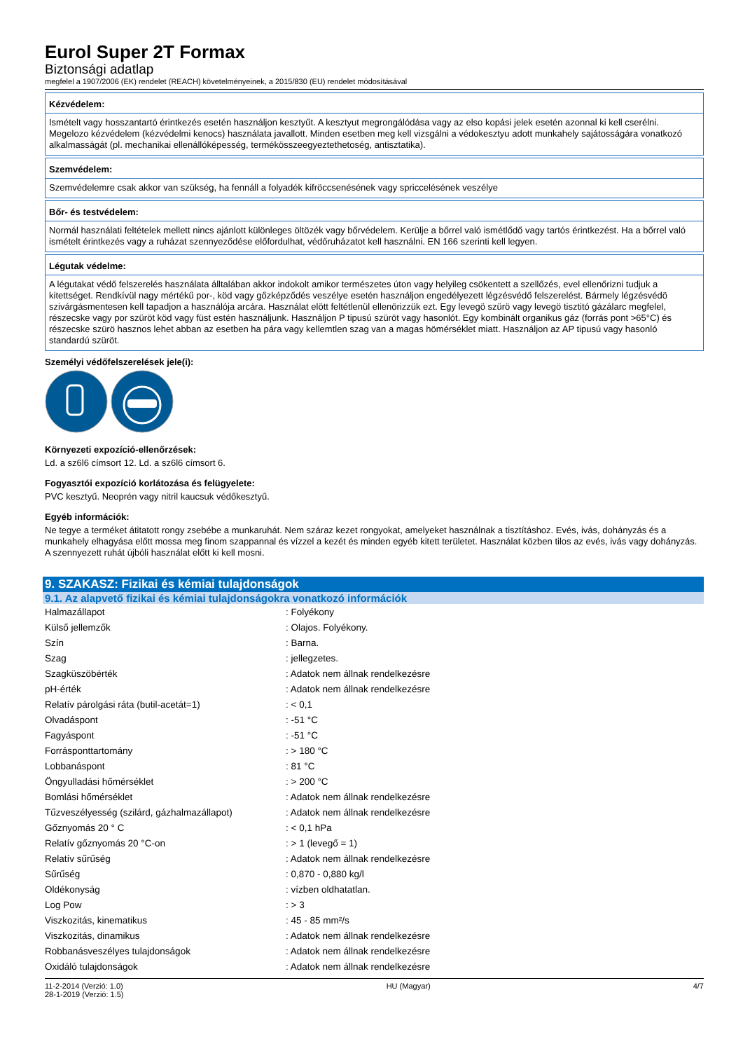Eurol Super 2T Formax
Biztonsági adatlap
megfelel a 1907/2006 (EK) rendelet (REACH) követelményeinek, a 2015/830 (EU) rendelet módosításával
Kézvédelem:
Ismételt vagy hosszantartó érintkezés esetén használjon kesztyűt. A kesztyut megrongálódása vagy az elso kopási jelek esetén azonnal ki kell cserélni. Megelozo kézvédelem (kézvédelmi kenocs) használata javallott. Minden esetben meg kell vizsgálni a védokesztyu adott munkahely sajátosságára vonatkozó alkalmasságát (pl. mechanikai ellenállóképesség, termékösszeegyeztethetoség, antisztatika).
Szemvédelem:
Szemvédelemre csak akkor van szükség, ha fennáll a folyadék kifröccsenésének vagy spriccelésének veszélye
Bőr- és testvédelem:
Normál használati feltételek mellett nincs ajánlott különleges öltözék vagy bőrvédelem. Kerülje a bőrrel való ismétlődő vagy tartós érintkezést. Ha a bőrrel való ismételt érintkezés vagy a ruházat szennyeződése előfordulhat, védőruházatot kell használni. EN 166 szerinti kell legyen.
Légutak védelme:
A légutakat védő felszerelés használata álltalában akkor indokolt amikor természetes úton vagy helyileg csökentett a szellőzés, evel ellenőrizni tudjuk a kitettséget. Rendkívül nagy mértékű por-, köd vagy gőzképződés veszélye esetén használjon engedélyezett légzésvédő felszerelést. Bármely légzésvédö szivárgásmentesen kell tapadjon a használója arcára. Használat elött feltétlenül ellenörizzük ezt. Egy levegö szürö vagy levegö tisztitó gázálarc megfelel, részecske vagy por szüröt köd vagy füst estén használjunk. Használjon P tipusú szüröt vagy hasonlót. Egy kombinált organikus gáz (forrás pont >65°C) és részecske szürö hasznos lehet abban az esetben ha pára vagy kellemtlen szag van a magas hömérséklet miatt. Használjon az AP tipusú vagy hasonló standardú szüröt.
Személyi védőfelszerelések jele(i):
Környezeti expozíció-ellenőrzések:
Ld. a sz6l6 címsort 12. Ld. a sz6l6 címsort 6.
Fogyasztói expozíció korlátozása és felügyelete:
PVC kesztyű. Neoprén vagy nitril kaucsuk védőkesztyű.
Egyéb információk:
Ne tegye a terméket átitatott rongy zsebébe a munkaruhát. Nem száraz kezet rongyokat, amelyeket használnak a tisztításhoz. Evés, ivás, dohányzás és a munkahely elhagyása előtt mossa meg finom szappannal és vízzel a kezét és minden egyéb kitett területet. Használat közben tilos az evés, ivás vagy dohányzás. A szennyezett ruhát újbóli használat előtt ki kell mosni.
9. SZAKASZ: Fizikai és kémiai tulajdonságok
9.1. Az alapvető fizikai és kémiai tulajdonságokra vonatkozó információk
| Halmazállapot | : Folyékony |
| Külső jellemzők | : Olajos. Folyékony. |
| Szín | : Barna. |
| Szag | : jellegzetes. |
| Szagküszöbérték | : Adatok nem állnak rendelkezésre |
| pH-érték | : Adatok nem állnak rendelkezésre |
| Relatív párolgási ráta (butil-acetát=1) | : < 0,1 |
| Olvadáspont | : -51 °C |
| Fagyáspont | : -51 °C |
| Forrásponttartomány | : > 180 °C |
| Lobbanáspont | : 81 °C |
| Öngyulladási hőmérséklet | : > 200 °C |
| Bomlási hőmérséklet | : Adatok nem állnak rendelkezésre |
| Tűzveszélyesség (szilárd, gázhalmazállapot) | : Adatok nem állnak rendelkezésre |
| Gőznyomás 20 ° C | : < 0,1 hPa |
| Relatív gőznyomás 20 °C-on | : > 1 (levegő = 1) |
| Relatív sűrűség | : Adatok nem állnak rendelkezésre |
| Sűrűség | : 0,870 - 0,880 kg/l |
| Oldékonyság | : vízben oldhatatlan. |
| Log Pow | : > 3 |
| Viszkozitás, kinematikus | : 45 - 85 mm²/s |
| Viszkozitás, dinamikus | : Adatok nem állnak rendelkezésre |
| Robbanásveszélyes tulajdonságok | : Adatok nem állnak rendelkezésre |
| Oxidáló tulajdonságok | : Adatok nem állnak rendelkezésre |
11-2-2014 (Verzió: 1.0)
28-1-2019 (Verzió: 1.5)
HU (Magyar) 4/7